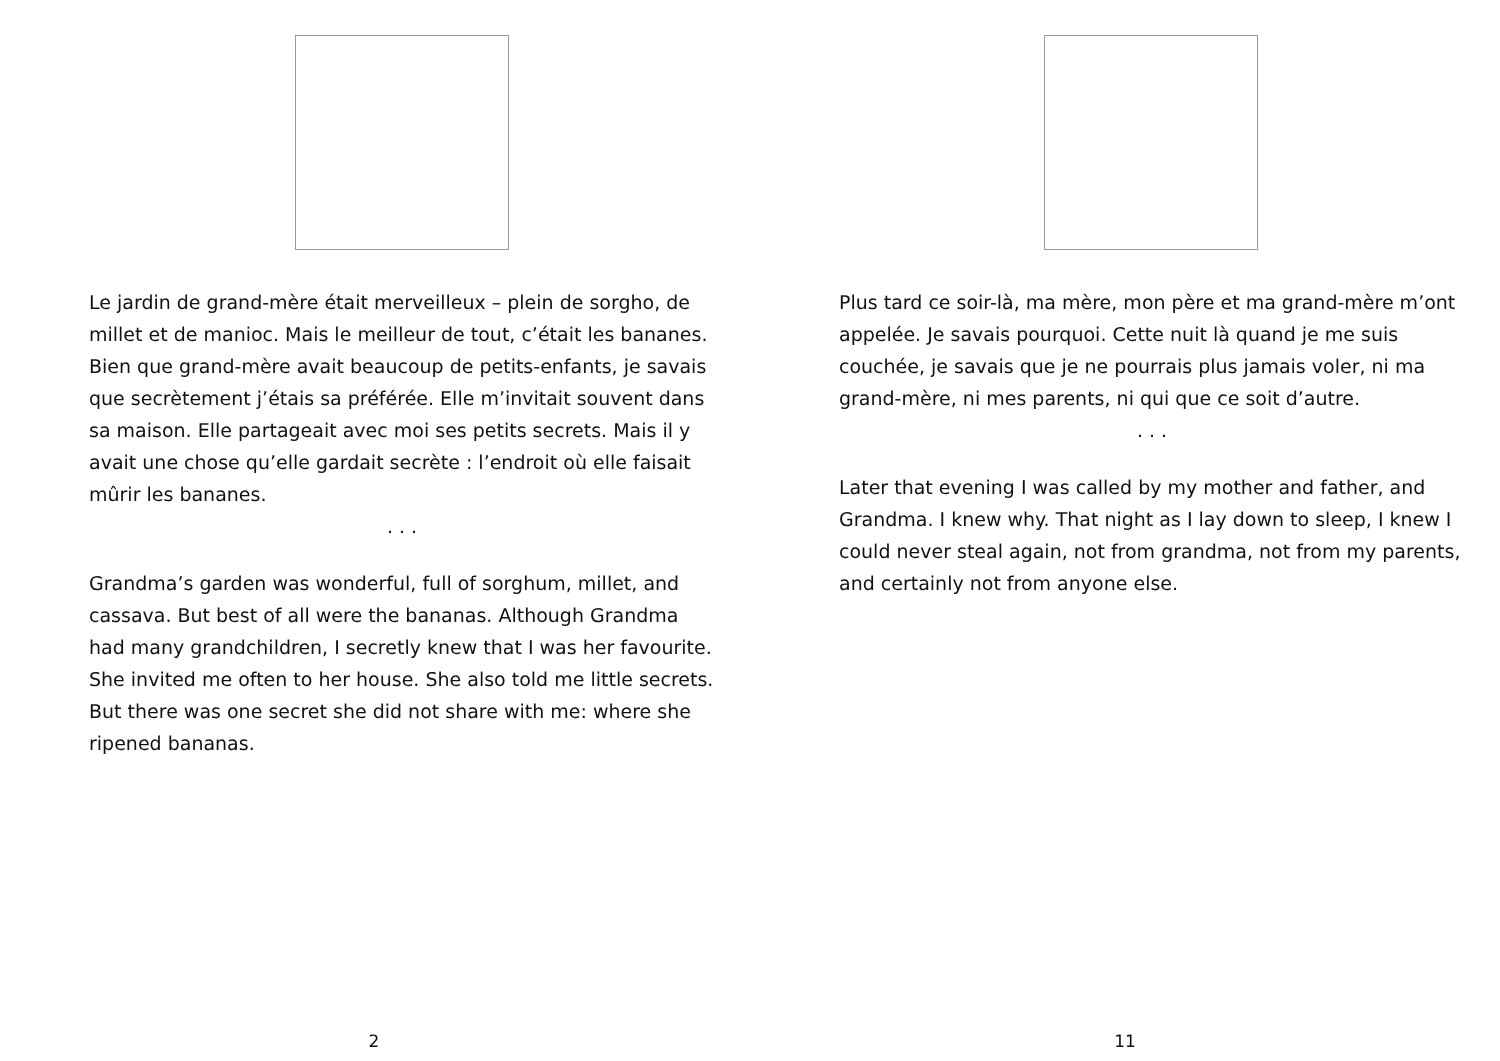Le jardin de grand-mère était merveilleux – plein de sorgho, de millet et de manioc. Mais le meilleur de tout, c’était les bananes. Bien que grand-mère avait beaucoup de petits-enfants, je savais que secrètement j’étais sa préférée. Elle m’invitait souvent dans sa maison. Elle partageait avec moi ses petits secrets. Mais il y avait une chose qu’elle gardait secrète : l’endroit où elle faisait mûrir les bananes.
. . .
Grandma’s garden was wonderful, full of sorghum, millet, and cassava. But best of all were the bananas. Although Grandma had many grandchildren, I secretly knew that I was her favourite. She invited me often to her house. She also told me little secrets. But there was one secret she did not share with me: where she ripened bananas.
2
Plus tard ce soir-là, ma mère, mon père et ma grand-mère m’ont appelée. Je savais pourquoi. Cette nuit là quand je me suis couchée, je savais que je ne pourrais plus jamais voler, ni ma grand-mère, ni mes parents, ni qui que ce soit d’autre.
. . .
Later that evening I was called by my mother and father, and Grandma. I knew why. That night as I lay down to sleep, I knew I could never steal again, not from grandma, not from my parents, and certainly not from anyone else.
11